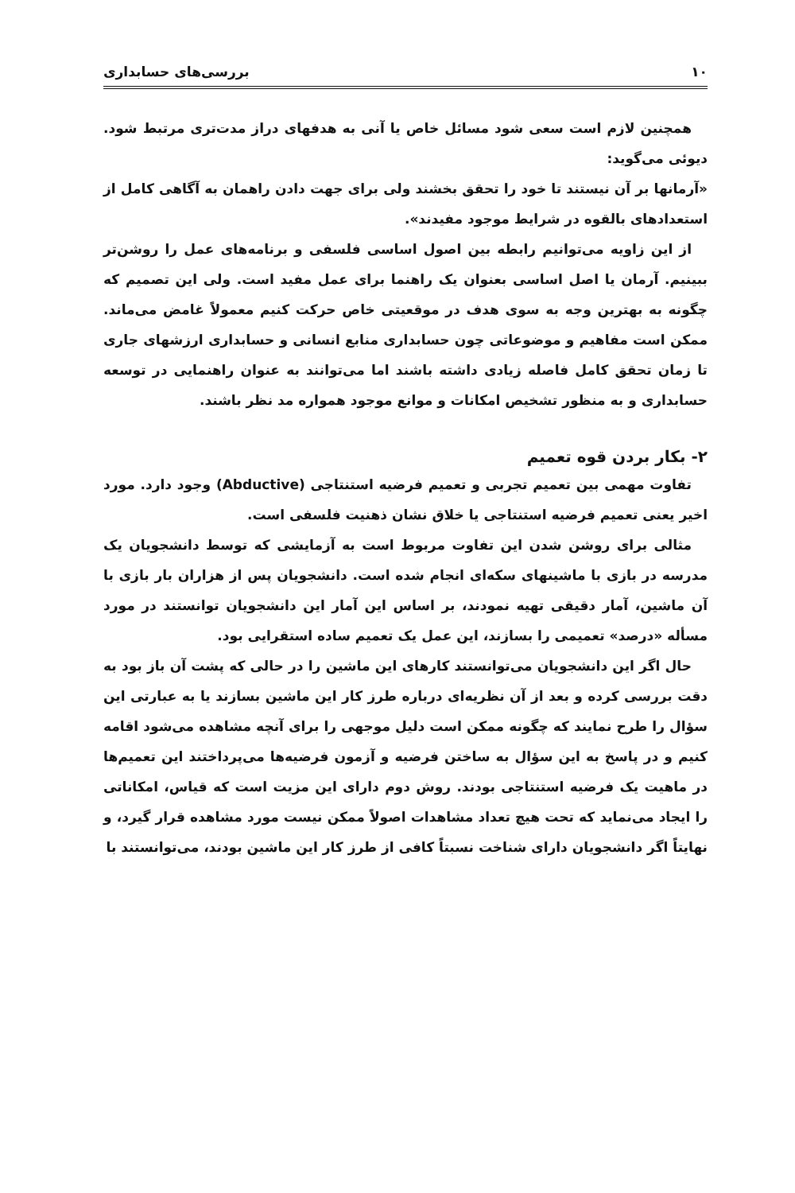۱۰ بررسی‌های حسابداری
همچنین لازم است سعی شود مسائل خاص یا آنی به هدفهای دراز مدت‌تری مرتبط شود. دیوئی می‌گوید:
«آرمانها بر آن نیستند تا خود را تحقق بخشند ولی برای جهت دادن راهمان به آگاهی کامل از استعدادهای بالقوه در شرایط موجود مفیدند».
از این زاویه می‌توانیم رابطه بین اصول اساسی فلسفی و برنامه‌های عمل را روشن‌تر ببینیم. آرمان یا اصل اساسی بعنوان یک راهنما برای عمل مفید است. ولی این تصمیم که چگونه به بهترین وجه به سوی هدف در موقعیتی خاص حرکت کنیم معمولاً غامض می‌ماند. ممکن است مفاهیم و موضوعاتی چون حسابداری منابع انسانی و حسابداری ارزشهای جاری تا زمان تحقق کامل فاصله زیادی داشته باشند اما می‌توانند به عنوان راهنمایی در توسعه حسابداری و به منظور تشخیص امکانات و موانع موجود همواره مد نظر باشند.
۲- بکار بردن قوه تعمیم
تفاوت مهمی بین تعمیم تجربی و تعمیم فرضیه استنتاجی (Abductive) وجود دارد. مورد اخیر یعنی تعمیم فرضیه استنتاجی یا خلاق نشان ذهنیت فلسفی است.
مثالی برای روشن شدن این تفاوت مربوط است به آزمایشی که توسط دانشجویان یک مدرسه در بازی با ماشینهای سکه‌ای انجام شده است. دانشجویان پس از هزاران بار بازی با آن ماشین، آمار دقیقی تهیه نمودند، بر اساس این آمار این دانشجویان توانستند در مورد مسأله «درصد» تعمیمی را بسازند، این عمل یک تعمیم ساده استقرایی بود.
حال اگر این دانشجویان می‌توانستند کارهای این ماشین را در حالی که پشت آن باز بود به دقت بررسی کرده و بعد از آن نظریه‌ای درباره طرز کار این ماشین بسازند یا به عبارتی این سؤال را طرح نمایند که چگونه ممکن است دلیل موجهی را برای آنچه مشاهده می‌شود اقامه کنیم و در پاسخ به این سؤال به ساختن فرضیه و آزمون فرضیه‌ها می‌پرداختند این تعمیم‌ها در ماهیت یک فرضیه استنتاجی بودند. روش دوم دارای این مزیت است که قیاس، امکاناتی را ایجاد می‌نماید که تحت هیچ تعداد مشاهدات اصولاً ممکن نیست مورد مشاهده قرار گیرد، و نهایتاً اگر دانشجویان دارای شناخت نسبتاً کافی از طرز کار این ماشین بودند، می‌توانستند با